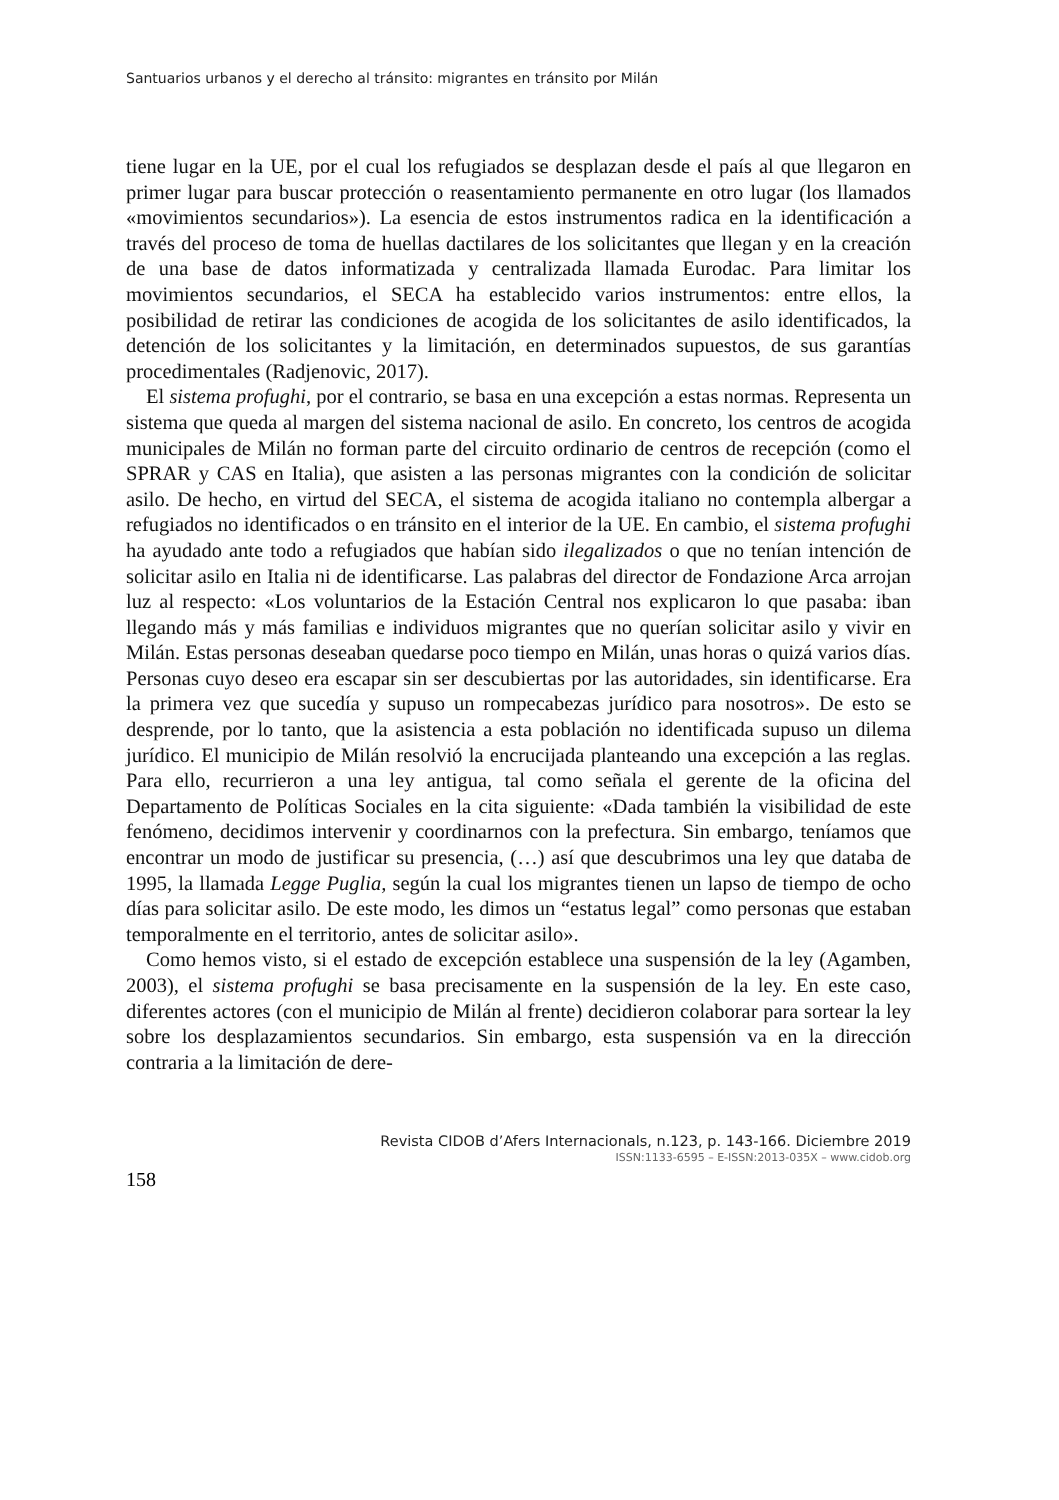Santuarios urbanos y el derecho al tránsito: migrantes en tránsito por Milán
tiene lugar en la UE, por el cual los refugiados se desplazan desde el país al que llegaron en primer lugar para buscar protección o reasentamiento permanente en otro lugar (los llamados «movimientos secundarios»). La esencia de estos instrumentos radica en la identificación a través del proceso de toma de huellas dactilares de los solicitantes que llegan y en la creación de una base de datos informatizada y centralizada llamada Eurodac. Para limitar los movimientos secundarios, el SECA ha establecido varios instrumentos: entre ellos, la posibilidad de retirar las condiciones de acogida de los solicitantes de asilo identificados, la detención de los solicitantes y la limitación, en determinados supuestos, de sus garantías procedimentales (Radjenovic, 2017).
El sistema profughi, por el contrario, se basa en una excepción a estas normas. Representa un sistema que queda al margen del sistema nacional de asilo. En concreto, los centros de acogida municipales de Milán no forman parte del circuito ordinario de centros de recepción (como el SPRAR y CAS en Italia), que asisten a las personas migrantes con la condición de solicitar asilo. De hecho, en virtud del SECA, el sistema de acogida italiano no contempla albergar a refugiados no identificados o en tránsito en el interior de la UE. En cambio, el sistema profughi ha ayudado ante todo a refugiados que habían sido ilegalizados o que no tenían intención de solicitar asilo en Italia ni de identificarse. Las palabras del director de Fondazione Arca arrojan luz al respecto: «Los voluntarios de la Estación Central nos explicaron lo que pasaba: iban llegando más y más familias e individuos migrantes que no querían solicitar asilo y vivir en Milán. Estas personas deseaban quedarse poco tiempo en Milán, unas horas o quizá varios días. Personas cuyo deseo era escapar sin ser descubiertas por las autoridades, sin identificarse. Era la primera vez que sucedía y supuso un rompecabezas jurídico para nosotros». De esto se desprende, por lo tanto, que la asistencia a esta población no identificada supuso un dilema jurídico. El municipio de Milán resolvió la encrucijada planteando una excepción a las reglas. Para ello, recurrieron a una ley antigua, tal como señala el gerente de la oficina del Departamento de Políticas Sociales en la cita siguiente: «Dada también la visibilidad de este fenómeno, decidimos intervenir y coordinarnos con la prefectura. Sin embargo, teníamos que encontrar un modo de justificar su presencia, (…) así que descubrimos una ley que databa de 1995, la llamada Legge Puglia, según la cual los migrantes tienen un lapso de tiempo de ocho días para solicitar asilo. De este modo, les dimos un “estatus legal” como personas que estaban temporalmente en el territorio, antes de solicitar asilo».
Como hemos visto, si el estado de excepción establece una suspensión de la ley (Agamben, 2003), el sistema profughi se basa precisamente en la suspensión de la ley. En este caso, diferentes actores (con el municipio de Milán al frente) decidieron colaborar para sortear la ley sobre los desplazamientos secundarios. Sin embargo, esta suspensión va en la dirección contraria a la limitación de dere-
Revista CIDOB d’Afers Internacionals, n.123, p. 143-166. Diciembre 2019
ISSN:1133-6595 – E-ISSN:2013-035X – www.cidob.org
158